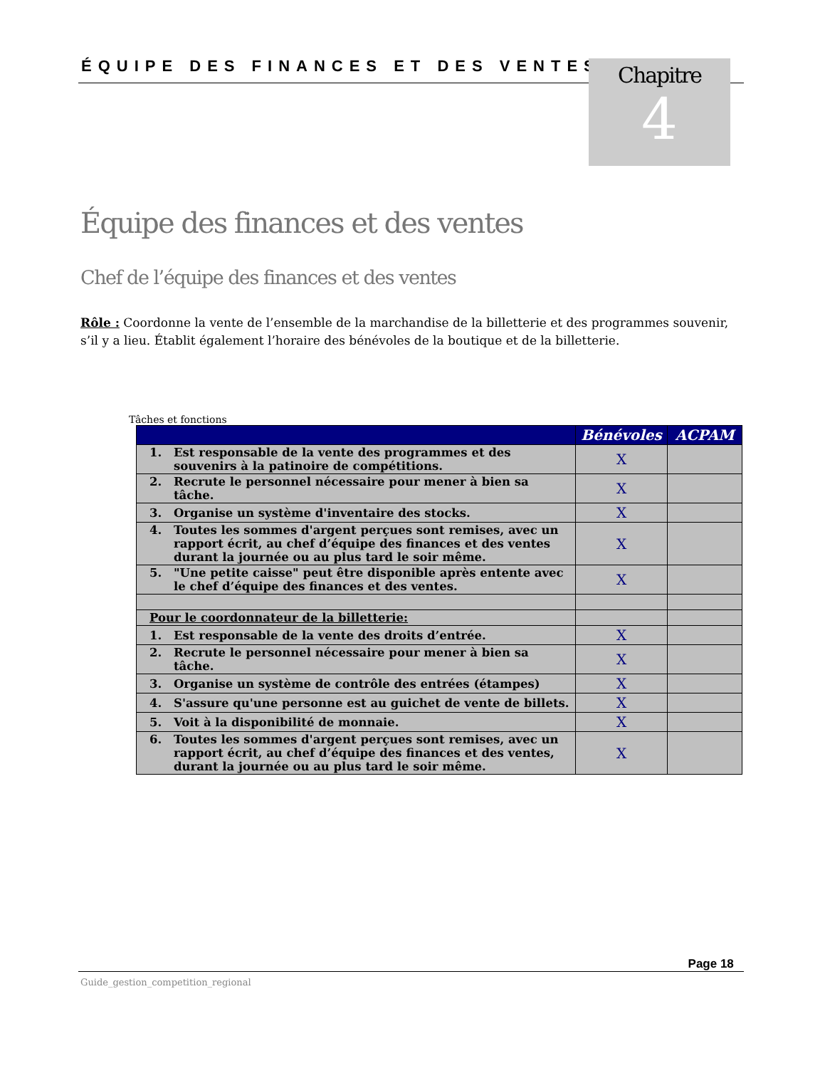ÉQUIPE DES FINANCES ET DES VENTES
Chapitre
4
Équipe des finances et des ventes
Chef de l’équipe des finances et des ventes
Rôle : Coordonne la vente de l’ensemble de la marchandise de la billetterie et des programmes souvenir, s’il y a lieu. Établit également l’horaire des bénévoles de la boutique et de la billetterie.
Tâches et fonctions
| | Bénévoles | ACPAM |
| --- | --- | --- |
| 1. Est responsable de la vente des programmes et des souvenirs à la patinoire de compétitions. | X | |
| 2. Recrute le personnel nécessaire pour mener à bien sa tâche. | X | |
| 3. Organise un système d'inventaire des stocks. | X | |
| 4. Toutes les sommes d'argent perçues sont remises, avec un rapport écrit, au chef d’équipe des finances et des ventes durant la journée ou au plus tard le soir même. | X | |
| 5. "Une petite caisse" peut être disponible après entente avec le chef d’équipe des finances et des ventes. | X | |
| Pour le coordonnateur de la billetterie: | | |
| 1. Est responsable de la vente des droits d’entrée. | X | |
| 2. Recrute le personnel nécessaire pour mener à bien sa tâche. | X | |
| 3. Organise un système de contrôle des entrées (étampes) | X | |
| 4. S'assure qu'une personne est au guichet de vente de billets. | X | |
| 5. Voit à la disponibilité de monnaie. | X | |
| 6. Toutes les sommes d'argent perçues sont remises, avec un rapport écrit, au chef d’équipe des finances et des ventes, durant la journée ou au plus tard le soir même. | X | |
Page 18
Guide_gestion_competition_regional